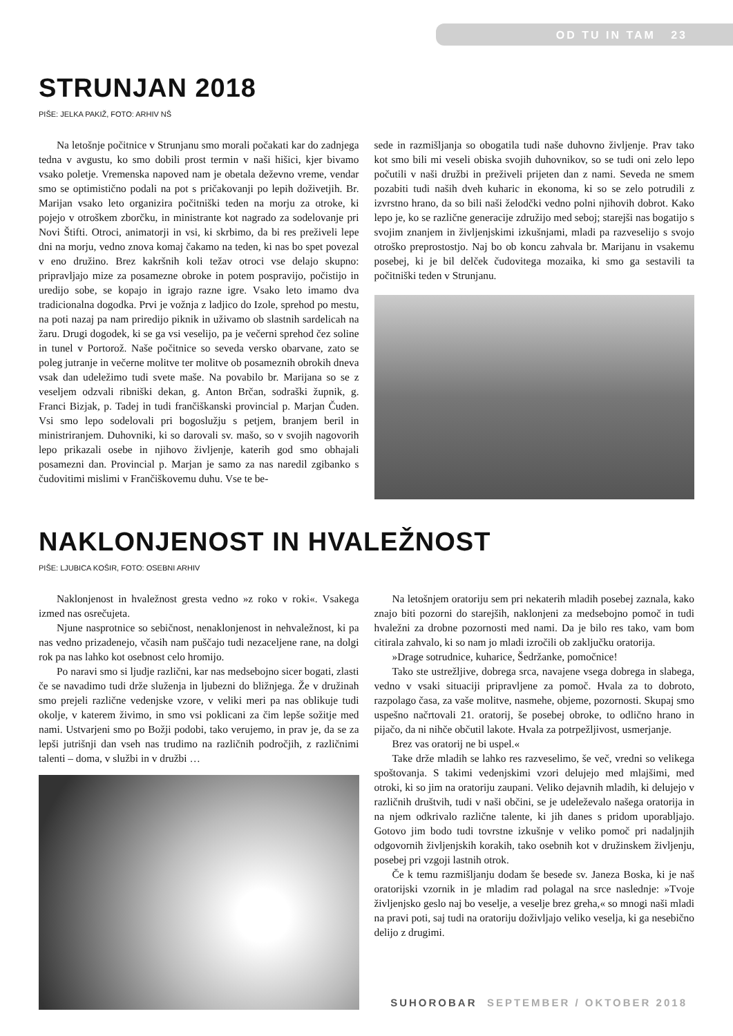OD TU IN TAM 23
STRUNJAN 2018
PIŠE: JELKA PAKIŽ, FOTO: ARHIV NŠ
Na letošnje počitnice v Strunjanu smo morali počakati kar do zadnjega tedna v avgustu, ko smo dobili prost termin v naši hišici, kjer bivamo vsako poletje. Vremenska napoved nam je obetala deževno vreme, vendar smo se optimistično podali na pot s pričakovanji po lepih doživetjih. Br. Marijan vsako leto organizira počitniški teden na morju za otroke, ki pojejo v otroškem zborčku, in ministrante kot nagrado za sodelovanje pri Novi Štifti. Otroci, animatorji in vsi, ki skrbimo, da bi res preživeli lepe dni na morju, vedno znova komaj čakamo na teden, ki nas bo spet povezal v eno družino. Brez kakršnih koli težav otroci vse delajo skupno: pripravljajo mize za posamezne obroke in potem pospravijo, počistijo in uredijo sobe, se kopajo in igrajo razne igre. Vsako leto imamo dva tradicionalna dogodka. Prvi je vožnja z ladjico do Izole, sprehod po mestu, na poti nazaj pa nam priredijo piknik in uživamo ob slastnih sardelicah na žaru. Drugi dogodek, ki se ga vsi veselijo, pa je večerni sprehod čez soline in tunel v Portorož. Naše počitnice so seveda versko obarvane, zato se poleg jutranje in večerne molitve ter molitve ob posameznih obrokih dneva vsak dan udeležimo tudi svete maše. Na povabilo br. Marijana so se z veseljem odzvali ribniški dekan, g. Anton Brčan, sodraški župnik, g. Franci Bizjak, p. Tadej in tudi frančiškanski provincial p. Marjan Čuden. Vsi smo lepo sodelovali pri bogoslužju s petjem, branjem beril in ministriranjem. Duhovniki, ki so darovali sv. mašo, so v svojih nagovorih lepo prikazali osebe in njihovo življenje, katerih god smo obhajali posamezni dan. Provincial p. Marjan je samo za nas naredil zgibanko s čudovitimi mislimi v Frančiškovemu duhu. Vse te be-
sede in razmišljanja so obogatila tudi naše duhovno življenje. Prav tako kot smo bili mi veseli obiska svojih duhovnikov, so se tudi oni zelo lepo počutili v naši družbi in preživeli prijeten dan z nami. Seveda ne smem pozabiti tudi naših dveh kuharic in ekonoma, ki so se zelo potrudili z izvrstno hrano, da so bili naši želodčki vedno polni njihovih dobrot. Kako lepo je, ko se različne generacije združijo med seboj; starejši nas bogatijo s svojim znanjem in življenjskimi izkušnjami, mladi pa razveselijo s svojo otroško preprostostjo. Naj bo ob koncu zahvala br. Marijanu in vsakemu posebej, ki je bil delček čudovitega mozaika, ki smo ga sestavili ta počitniški teden v Strunjanu.
NAKLONJENOST IN HVALEŽNOST
PIŠE: LJUBICA KOŠIR, FOTO: OSEBNI ARHIV
Naklonjenost in hvaležnost gresta vedno »z roko v roki«. Vsakega izmed nas osrečujeta.
Njune nasprotnice so sebičnost, nenaklonjenost in nehvaležnost, ki pa nas vedno prizadenejo, včasih nam puščajo tudi nezaceljene rane, na dolgi rok pa nas lahko kot osebnost celo hromijo.
Po naravi smo si ljudje različni, kar nas medsebojno sicer bogati, zlasti če se navadimo tudi drže služenja in ljubezni do bližnjega. Že v družinah smo prejeli različne vedenjske vzore, v veliki meri pa nas oblikuje tudi okolje, v katerem živimo, in smo vsi poklicani za čim lepše sožitje med nami. Ustvarjeni smo po Božji podobi, tako verujemo, in prav je, da se za lepši jutrišnji dan vseh nas trudimo na različnih področjih, z različnimi talenti – doma, v službi in v družbi …
Na letošnjem oratoriju sem pri nekaterih mladih posebej zaznala, kako znajo biti pozorni do starejših, naklonjeni za medsebojno pomoč in tudi hvaležni za drobne pozornosti med nami. Da je bilo res tako, vam bom citirala zahvalo, ki so nam jo mladi izročili ob zaključku oratorija.
»Drage sotrudnice, kuharice, Šedržanke, pomočnice!
Tako ste ustrežljive, dobrega srca, navajene vsega dobrega in slabega, vedno v vsaki situaciji pripravljene za pomoč. Hvala za to dobroto, razpolago časa, za vaše molitve, nasmehe, objeme, pozornosti. Skupaj smo uspešno načrtovali 21. oratorij, še posebej obroke, to odlično hrano in pijačo, da ni nihče občutil lakote. Hvala za potrpežljivost, usmerjanje.
Brez vas oratorij ne bi uspel.«
Take drže mladih se lahko res razveselimo, še več, vredni so velikega spoštovanja. S takimi vedenjskimi vzori delujejo med mlajšimi, med otroki, ki so jim na oratoriju zaupani. Veliko dejavnih mladih, ki delujejo v različnih društvih, tudi v naši občini, se je udeleževalo našega oratorija in na njem odkrivalo različne talente, ki jih danes s pridom uporabljajo. Gotovo jim bodo tudi tovrstne izkušnje v veliko pomoč pri nadaljnjih odgovornih življenjskih korakih, tako osebnih kot v družinskem življenju, posebej pri vzgoji lastnih otrok.
Če k temu razmišljanju dodam še besede sv. Janeza Boska, ki je naš oratorijski vzornik in je mladim rad polagal na srce naslednje: »Tvoje življenjsko geslo naj bo veselje, a veselje brez greha,« so mnogi naši mladi na pravi poti, saj tudi na oratoriju doživljajo veliko veselja, ki ga nesebično delijo z drugimi.
SUHOROBAR SEPTEMBER / OKTOBER 2018